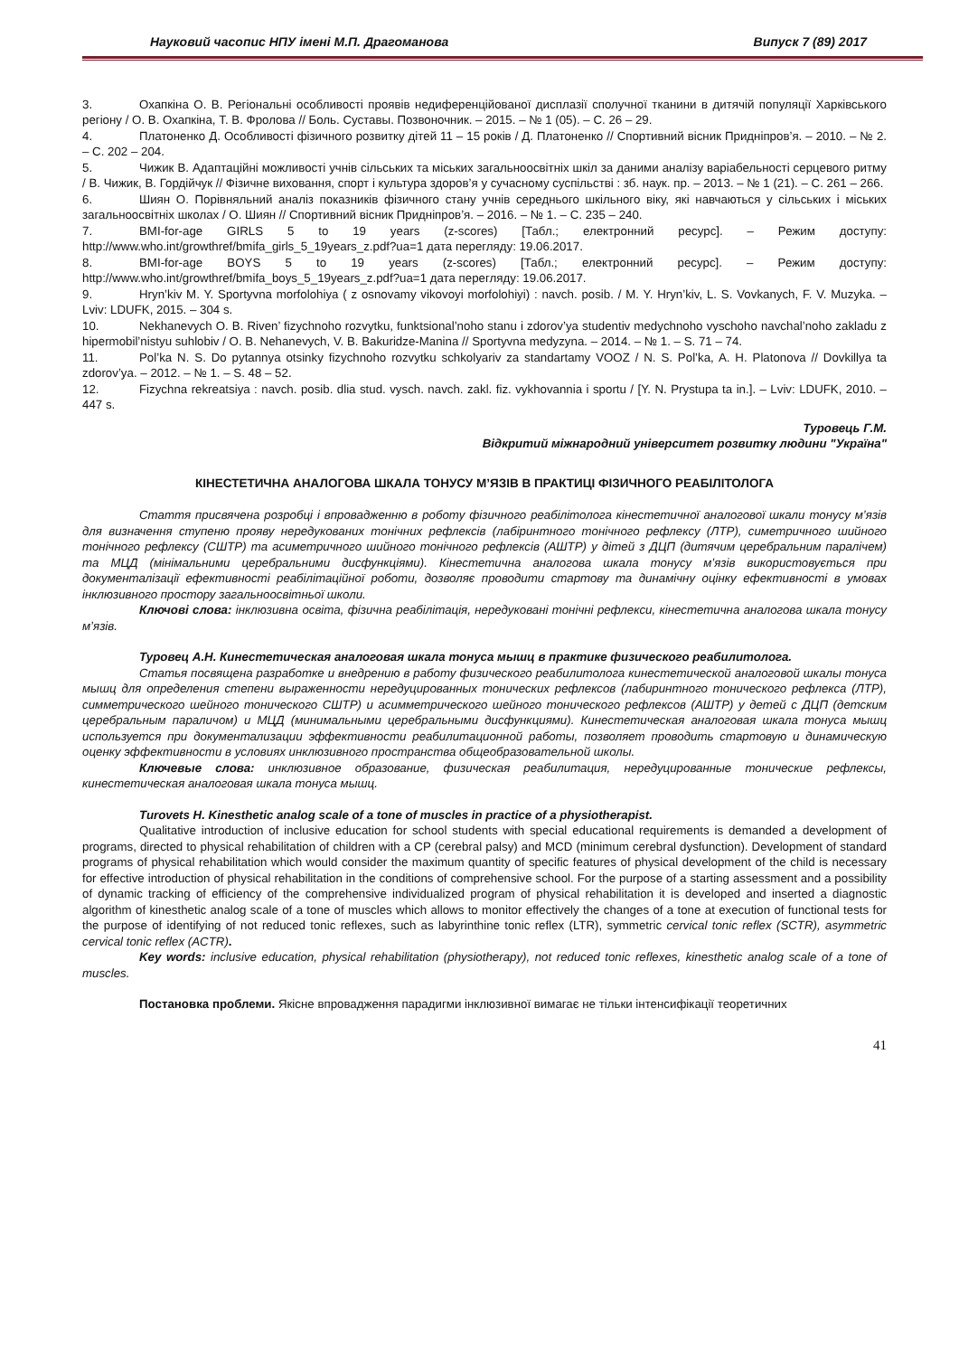Науковий часопис НПУ імені М.П. Драгоманова Випуск 7 (89) 2017
3. Охапкіна О. В. Регіональні особливості проявів недиференційованої дисплазії сполучної тканини в дитячій популяції Харківського регіону / О. В. Охапкіна, Т. В. Фролова // Боль. Суставы. Позвоночник. – 2015. – № 1 (05). – С. 26 – 29.
4. Платоненко Д. Особливості фізичного розвитку дітей 11 – 15 років / Д. Платоненко // Спортивний вісник Придніпров’я. – 2010. – № 2. – С. 202 – 204.
5. Чижик В. Адаптаційні можливості учнів сільських та міських загальноосвітніх шкіл за даними аналізу варіабельності серцевого ритму / В. Чижик, В. Гордійчук // Фізичне виховання, спорт і культура здоров’я у сучасному суспільстві : зб. наук. пр. – 2013. – № 1 (21). – С. 261 – 266.
6. Шиян О. Порівняльний аналіз показників фізичного стану учнів середнього шкільного віку, які навчаються у сільських і міських загальноосвітніх школах / О. Шиян // Спортивний вісник Придніпров’я. – 2016. – № 1. – С. 235 – 240.
7. BMI-for-age GIRLS 5 to 19 years (z-scores) [Табл.; електронний ресурс]. – Режим доступу: http://www.who.int/growthref/bmifa_girls_5_19years_z.pdf?ua=1 дата перегляду: 19.06.2017.
8. BMI-for-age BOYS 5 to 19 years (z-scores) [Табл.; електронний ресурс]. – Режим доступу: http://www.who.int/growthref/bmifa_boys_5_19years_z.pdf?ua=1 дата перегляду: 19.06.2017.
9. Hryn’kiv M. Y. Sportyvna morfolohiya ( z osnovamy vikovoyi morfolohiyi) : navch. posib. / M. Y. Hryn’kiv, L. S. Vovkanych, F. V. Muzyka. – Lviv: LDUFK, 2015. – 304 s.
10. Nekhanevych O. B. Riven’ fizychnoho rozvytku, funktsional’noho stanu i zdorov’ya studentiv medychnoho vyschoho navchal’noho zakladu z hipermobil’nistyu suhlobiv / O. B. Nehanevych, V. B. Bakuridze-Manina // Sportyvna medyzyna. – 2014. – № 1. – S. 71 – 74.
11. Pol’ka N. S. Do pytannya otsinky fizychnoho rozvytku schkolyariv za standartamy VOOZ / N. S. Pol’ka, A. H. Platonova // Dovkillya ta zdorov’ya. – 2012. – № 1. – S. 48 – 52.
12. Fizychna rekreatsiya : navch. posib. dlia stud. vysch. navch. zakl. fiz. vykhovannia i sportu / [Y. N. Prystupa ta in.]. – Lviv: LDUFK, 2010. – 447 s.
Туровець Г.М.
Відкритий міжнародний університет розвитку людини "Україна"
КІНЕСТЕТИЧНА АНАЛОГОВА ШКАЛА ТОНУСУ М’ЯЗІВ В ПРАКТИЦІ ФІЗИЧНОГО РЕАБІЛІТОЛОГА
Стаття присвячена розробці і впровадженню в роботу фізичного реабілітолога кінестетичної аналогової шкали тонусу м’язів для визначення ступеню прояву нередукованих тонічних рефлексів (лабіринтного тонічного рефлексу (ЛТР), симетричного шийного тонічного рефлексу (СШТР) та асиметричного шийного тонічного рефлексів (АШТР) у дітей з ДЦП (дитячим церебральним паралічем) та МЦД (мінімальними церебральними дисфункціями). Кінестетична аналогова шкала тонусу м’язів використовується при документалізації ефективності реабілітаційної роботи, дозволяє проводити стартову та динамічну оцінку ефективності в умовах інклюзивного простору загальноосвітньої школи.
Ключові слова: інклюзивна освіта, фізична реабілітація, нередуковані тонічні рефлекси, кінестетична аналогова шкала тонусу м’язів.
Туровец А.Н. Кинестетическая аналоговая шкала тонуса мышц в практике физического реабилитолога.
Статья посвящена разработке и внедрению в работу физического реабилитолога кинестетической аналоговой шкалы тонуса мышц для определения степени выраженности нередуцированных тонических рефлексов (лабиринтного тонического рефлекса (ЛТР), симметрического шейного тонического СШТР) и асимметрического шейного тонического рефлексов (АШТР) у детей с ДЦП (детским церебральным параличом) и МЦД (минимальными церебральными дисфункциями). Кинестетическая аналоговая шкала тонуса мышц используется при документализации эффективности реабилитационной работы, позволяет проводить стартовую и динамическую оценку эффективности в условиях инклюзивного пространства общеобразовательной школы.
Ключевые слова: инклюзивное образование, физическая реабилитация, нередуцированные тонические рефлексы, кинестетическая аналоговая шкала тонуса мышц.
Turovets H. Kinesthetic analog scale of a tone of muscles in practice of a physiotherapist.
Qualitative introduction of inclusive education for school students with special educational requirements is demanded a development of programs, directed to physical rehabilitation of children with a CP (cerebral palsy) and MCD (minimum cerebral dysfunction). Development of standard programs of physical rehabilitation which would consider the maximum quantity of specific features of physical development of the child is necessary for effective introduction of physical rehabilitation in the conditions of comprehensive school. For the purpose of a starting assessment and a possibility of dynamic tracking of efficiency of the comprehensive individualized program of physical rehabilitation it is developed and inserted a diagnostic algorithm of kinesthetic analog scale of a tone of muscles which allows to monitor effectively the changes of a tone at execution of functional tests for the purpose of identifying of not reduced tonic reflexes, such as labyrinthine tonic reflex (LTR), symmetric cervical tonic reflex (SCTR), asymmetric cervical tonic reflex (ACTR).
Key words: inclusive education, physical rehabilitation (physiotherapy), not reduced tonic reflexes, kinesthetic analog scale of a tone of muscles.
Постановка проблеми. Якісне впровадження парадигми інклюзивної вимагає не тільки інтенсифікації теоретичних
41